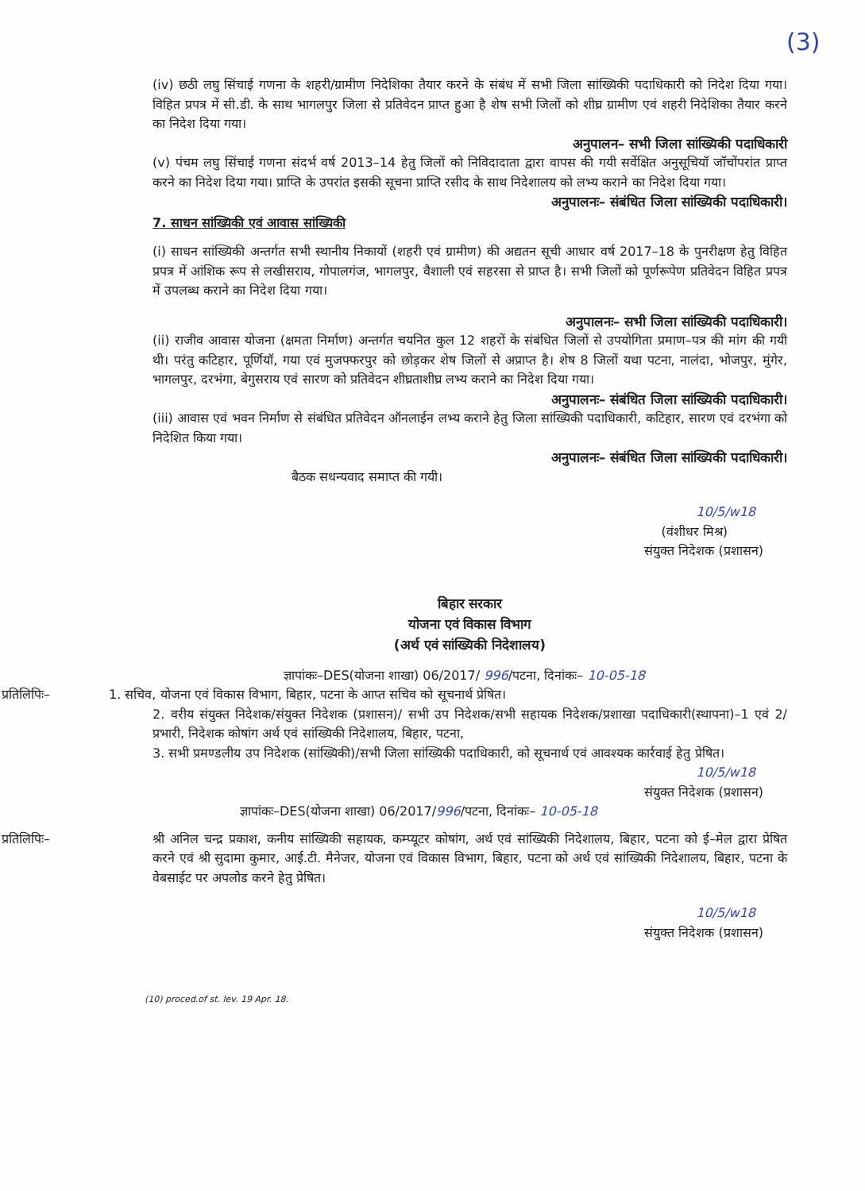(3)
(iv) छठी लघु सिंचाई गणना के शहरी/ग्रामीण निदेशिका तैयार करने के संबंध में सभी जिला सांख्यिकी पदाधिकारी को निदेश दिया गया। विहित प्रपत्र में सी.डी. के साथ भागलपुर जिला से प्रतिवेदन प्राप्त हुआ है शेष सभी जिलों को शीघ्र ग्रामीण एवं शहरी निदेशिका तैयार करने का निदेश दिया गया।
अनुपालन– सभी जिला सांख्यिकी पदाधिकारी
(v) पंचम लघु सिंचाई गणना संदर्भ वर्ष 2013–14 हेतु जिलों को निविदादाता द्वारा वापस की गयी सर्वेक्षित अनुसूचियॉ जॉचोंपरांत प्राप्त करने का निदेश दिया गया। प्राप्ति के उपरांत इसकी सूचना प्राप्ति रसीद के साथ निदेशालय को लभ्य कराने का निदेश दिया गया।
अनुपालनः– संबंधित जिला सांख्यिकी पदाधिकारी।
7. साधन सांख्यिकी एवं आवास सांख्यिकी
(i) साधन सांख्यिकी अन्तर्गत सभी स्थानीय निकायों (शहरी एवं ग्रामीण) की अद्यतन सूची आधार वर्ष 2017–18 के पुनरीक्षण हेतु विहित प्रपत्र में आंशिक रूप से लखीसराय, गोपालगंज, भागलपुर, वैशाली एवं सहरसा से प्राप्त है। सभी जिलों को पूर्णरूपेण प्रतिवेदन विहित प्रपत्र में उपलब्ध कराने का निदेश दिया गया।
अनुपालनः– सभी जिला सांख्यिकी पदाधिकारी।
(ii) राजीव आवास योजना (क्षमता निर्माण) अन्तर्गत चयनित कुल 12 शहरों के संबंधित जिलों से उपयोगिता प्रमाण–पत्र की मांग की गयी थी। परंतु कटिहार, पूर्णियॉ, गया एवं मुजफ्फरपुर को छोड़कर शेष जिलों से अप्राप्त है। शेष 8 जिलों यथा पटना, नालंदा, भोजपुर, मुंगेर, भागलपुर, दरभंगा, बेगुसराय एवं सारण को प्रतिवेदन शीघ्रताशीघ्र लभ्य कराने का निदेश दिया गया।
अनुपालनः– संबंधित जिला सांख्यिकी पदाधिकारी।
(iii) आवास एवं भवन निर्माण से संबंधित प्रतिवेदन ऑनलाईन लभ्य कराने हेतु जिला सांख्यिकी पदाधिकारी, कटिहार, सारण एवं दरभंगा को निदेशित किया गया।
अनुपालनः– संबंधित जिला सांख्यिकी पदाधिकारी।
बैठक सधन्यवाद समाप्त की गयी।
10/5/w18
(वंशीधर मिश्र)
संयुक्त निदेशक (प्रशासन)
बिहार सरकार
योजना एवं विकास विभाग
(अर्थ एवं सांख्यिकी निदेशालय)
ज्ञापांकः–DES(योजना शाखा) 06/2017/ 996/पटना, दिनांकः– 10-05-18
प्रतिलिपिः–
1. सचिव, योजना एवं विकास विभाग, बिहार, पटना के आप्त सचिव को सूचनार्थ प्रेषित।
2. वरीय संयुक्त निदेशक/संयुक्त निदेशक (प्रशासन)/ सभी उप निदेशक/सभी सहायक निदेशक/प्रशाखा पदाधिकारी(स्थापना)–1 एवं 2/प्रभारी, निदेशक कोषांग अर्थ एवं सांख्यिकी निदेशालय, बिहार, पटना,
3. सभी प्रमण्डलीय उप निदेशक (सांख्यिकी)/सभी जिला सांख्यिकी पदाधिकारी, को सूचनार्थ एवं आवश्यक कार्रवाई हेतु प्रेषित।
10/5/w18
संयुक्त निदेशक (प्रशासन)
ज्ञापांकः–DES(योजना शाखा) 06/2017/996/पटना, दिनांकः– 10-05-18
प्रतिलिपिः–
श्री अनिल चन्द्र प्रकाश, कनीय सांख्यिकी सहायक, कम्प्यूटर कोषांग, अर्थ एवं सांख्यिकी निदेशालय, बिहार, पटना को ई–मेल द्वारा प्रेषित करने एवं श्री सुदामा कुमार, आई.टी. मैनेजर, योजना एवं विकास विभाग, बिहार, पटना को अर्थ एवं सांख्यिकी निदेशालय, बिहार, पटना के वेबसाईट पर अपलोड करने हेतु प्रेषित।
10/5/w18
संयुक्त निदेशक (प्रशासन)
(10) proced.of st. lev. 19 Apr. 18.